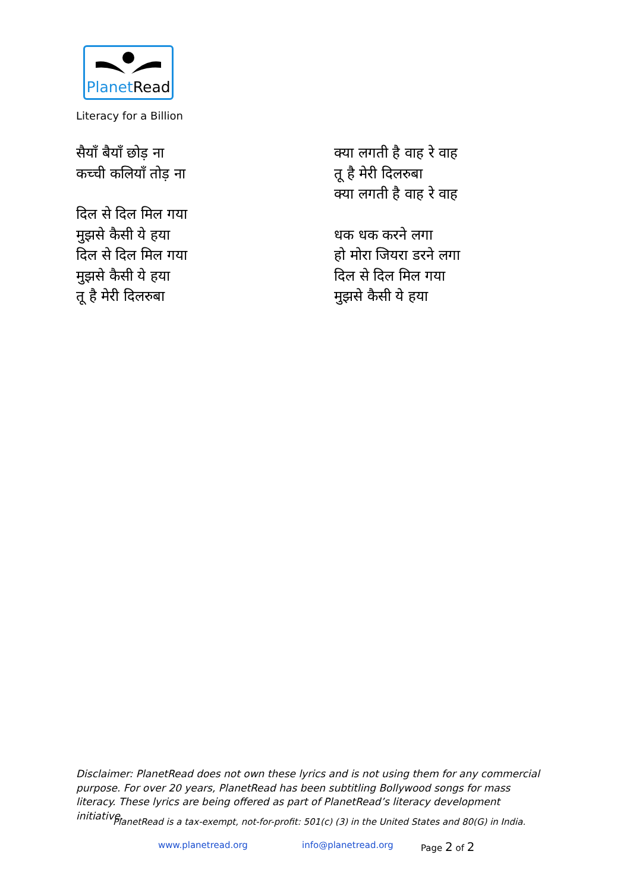PlanetRead
Literacy for a Billion
सैयाँ बैयाँ छोड़ ना
कच्ची कलियाँ तोड़ ना
दिल से दिल मिल गया
मुझसे कैसी ये हया
दिल से दिल मिल गया
मुझसे कैसी ये हया
तू है मेरी दिलरुबा
क्या लगती है वाह रे वाह
तू है मेरी दिलरुबा
क्या लगती है वाह रे वाह
धक धक करने लगा
हो मोरा जियरा डरने लगा
दिल से दिल मिल गया
मुझसे कैसी ये हया
Disclaimer: PlanetRead does not own these lyrics and is not using them for any commercial purpose. For over 20 years, PlanetRead has been subtitling Bollywood songs for mass literacy. These lyrics are being offered as part of PlanetRead’s literacy development initiative.
PlanetRead is a tax-exempt, not-for-profit: 501(c) (3) in the United States and 80(G) in India.
www.planetread.org info@planetread.org Page 2 of 2